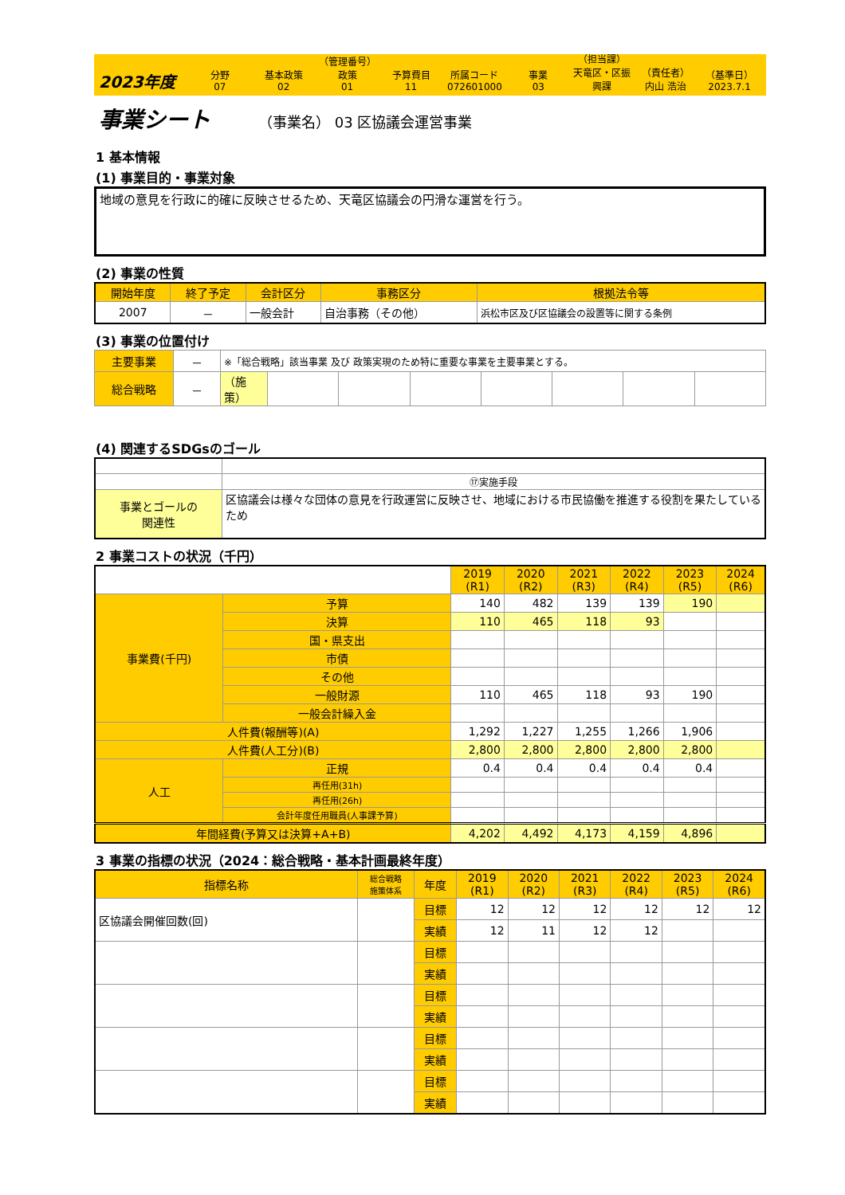2023年度
分野
07
基本政策
02
（管理番号）
政策
01
予算費目
11
所属コード
072601000
事業
03
（担当課）
天竜区・区振興課
（責任者）
内山 浩治
（基準日）
2023.7.1
事業シート
（事業名） 03 区協議会運営事業
1 基本情報
(1) 事業目的・事業対象
地域の意見を行政に的確に反映させるため、天竜区協議会の円滑な運営を行う。
(2) 事業の性質
| 開始年度 | 終了予定 | 会計区分 | 事務区分 | 根拠法令等 |
| --- | --- | --- | --- | --- |
| 2007 | － | 一般会計 | 自治事務（その他） | 浜松市区及び区協議会の設置等に関する条例 |
(3) 事業の位置付け
| 主要事業 | － | ※「総合戦略」該当事業 及び 政策実現のため特に重要な事業を主要事業とする。 | | | | | | | |
| 総合戦略 | － | （施策） | | | | | | | |
(4) 関連するSDGsのゴール
| | | ⑰実施手段 |
| 事業とゴールの 関連性 | 区協議会は様々な団体の意見を行政運営に反映させ、地域における市民協働を推進する役割を果たしているため | |
2 事業コストの状況（千円）
| | | 2019 (R1) | 2020 (R2) | 2021 (R3) | 2022 (R4) | 2023 (R5) | 2024 (R6) |
| 事業費(千円) | 予算 | 140 | 482 | 139 | 139 | 190 | |
| | 決算 | 110 | 465 | 118 | 93 | | |
| | 国・県支出 | | | | | | |
| | 市債 | | | | | | |
| | その他 | | | | | | |
| | 一般財源 | 110 | 465 | 118 | 93 | 190 | |
| | 一般会計繰入金 | | | | | | |
| 人件費(報酬等)(A) | | 1,292 | 1,227 | 1,255 | 1,266 | 1,906 | |
| 人件費(人工分)(B) | | 2,800 | 2,800 | 2,800 | 2,800 | 2,800 | |
| 人工 | 正規 | 0.4 | 0.4 | 0.4 | 0.4 | 0.4 | |
| | 再任用(31h) | | | | | | |
| | 再任用(26h) | | | | | | |
| | 会計年度任用職員(人事課予算) | | | | | | |
| 年間経費(予算又は決算+A+B) | | 4,202 | 4,492 | 4,173 | 4,159 | 4,896 | |
3 事業の指標の状況（2024：総合戦略・基本計画最終年度）
| 指標名称 | 総合戦略 施策体系 | 年度 | 2019 (R1) | 2020 (R2) | 2021 (R3) | 2022 (R4) | 2023 (R5) | 2024 (R6) |
| --- | --- | --- | --- | --- | --- | --- | --- | --- |
| 区協議会開催回数(回) | | 目標 | 12 | 12 | 12 | 12 | 12 | 12 |
| | | 実績 | 12 | 11 | 12 | 12 | | |
| | | 目標 | | | | | | |
| | | 実績 | | | | | | |
| | | 目標 | | | | | | |
| | | 実績 | | | | | | |
| | | 目標 | | | | | | |
| | | 実績 | | | | | | |
| | | 目標 | | | | | | |
| | | 実績 | | | | | | |